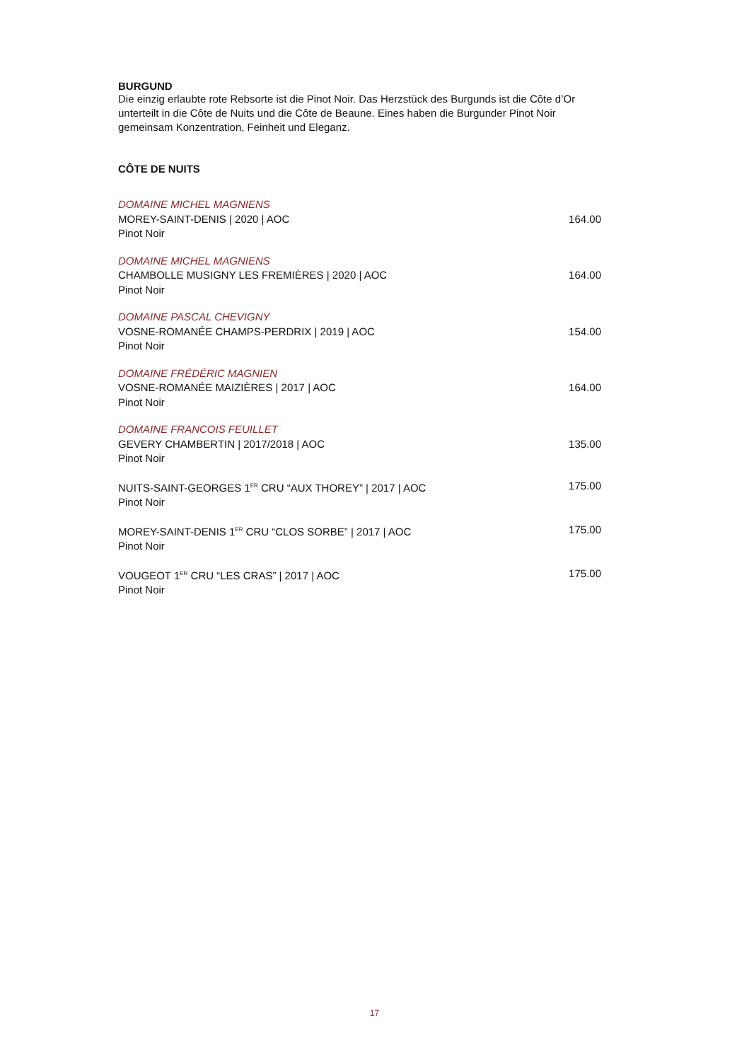BURGUND
Die einzig erlaubte rote Rebsorte ist die Pinot Noir. Das Herzstück des Burgunds ist die Côte d’Or unterteilt in die Côte de Nuits und die Côte de Beaune. Eines haben die Burgunder Pinot Noir gemeinsam Konzentration, Feinheit und Eleganz.
CÔTE DE NUITS
DOMAINE MICHEL MAGNIENS
MOREY-SAINT-DENIS | 2020 | AOC
Pinot Noir
164.00
DOMAINE MICHEL MAGNIENS
CHAMBOLLE MUSIGNY LES FREMIÈRES | 2020 | AOC
Pinot Noir
164.00
DOMAINE PASCAL CHEVIGNY
VOSNE-ROMANÉE CHAMPS-PERDRIX | 2019 | AOC
Pinot Noir
154.00
DOMAINE FRÉDÉRIC MAGNIEN
VOSNE-ROMANÉE MAIZIÈRES | 2017 | AOC
Pinot Noir
164.00
DOMAINE FRANCOIS FEUILLET
GEVERY CHAMBERTIN | 2017/2018 | AOC
Pinot Noir
135.00
NUITS-SAINT-GEORGES 1<sup>ER</sup> CRU “AUX THOREY” | 2017 | AOC
Pinot Noir
175.00
MOREY-SAINT-DENIS 1<sup>ER</sup> CRU “CLOS SORBE” | 2017 | AOC
Pinot Noir
175.00
VOUGEOT 1<sup>ER</sup> CRU “LES CRAS” | 2017 | AOC
Pinot Noir
175.00
17